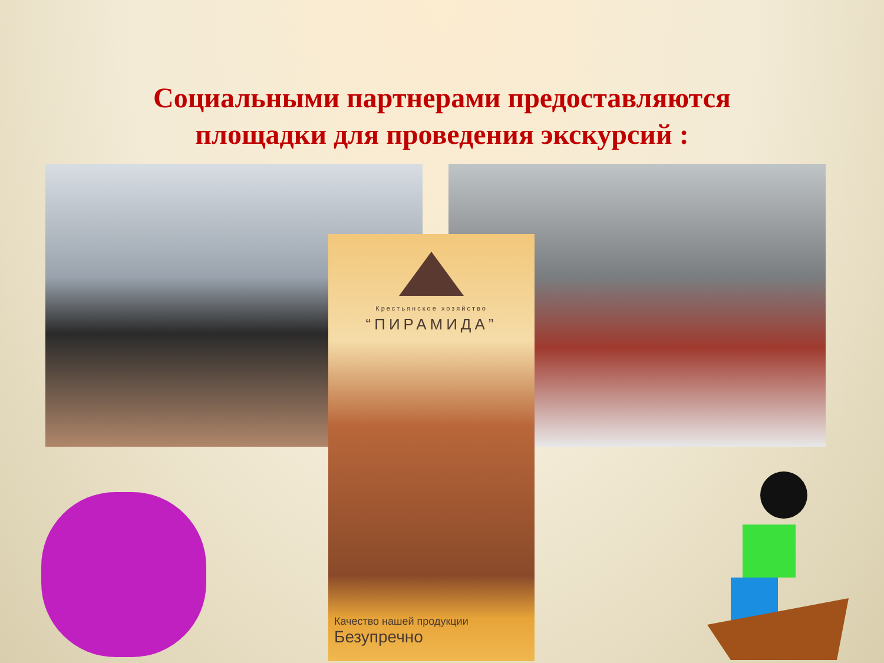Социальными партнерами предоставляются
площадки для проведения экскурсий :
Крестьянское хозяйство
“ПИРАМИДА”
Качество нашей продукции
Безупречно